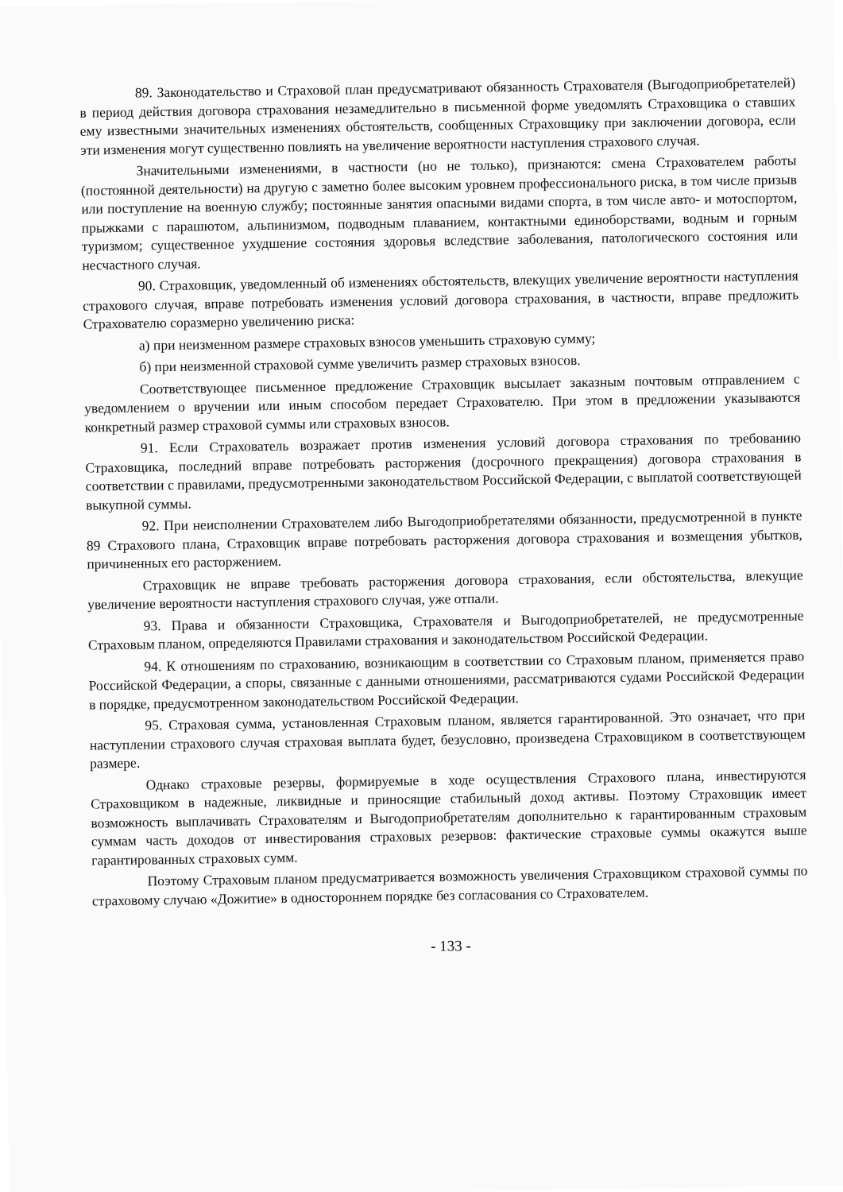89. Законодательство и Страховой план предусматривают обязанность Страхователя (Выгодоприобретателей) в период действия договора страхования незамедлительно в письменной форме уведомлять Страховщика о ставших ему известными значительных изменениях обстоятельств, сообщенных Страховщику при заключении договора, если эти изменения могут существенно повлиять на увеличение вероятности наступления страхового случая.
Значительными изменениями, в частности (но не только), признаются: смена Страхователем работы (постоянной деятельности) на другую с заметно более высоким уровнем профессионального риска, в том числе призыв или поступление на военную службу; постоянные занятия опасными видами спорта, в том числе авто- и мотоспортом, прыжками с парашютом, альпинизмом, подводным плаванием, контактными единоборствами, водным и горным туризмом; существенное ухудшение состояния здоровья вследствие заболевания, патологического состояния или несчастного случая.
90. Страховщик, уведомленный об изменениях обстоятельств, влекущих увеличение вероятности наступления страхового случая, вправе потребовать изменения условий договора страхования, в частности, вправе предложить Страхователю соразмерно увеличению риска:
а) при неизменном размере страховых взносов уменьшить страховую сумму;
б) при неизменной страховой сумме увеличить размер страховых взносов.
Соответствующее письменное предложение Страховщик высылает заказным почтовым отправлением с уведомлением о вручении или иным способом передает Страхователю. При этом в предложении указываются конкретный размер страховой суммы или страховых взносов.
91. Если Страхователь возражает против изменения условий договора страхования по требованию Страховщика, последний вправе потребовать расторжения (досрочного прекращения) договора страхования в соответствии с правилами, предусмотренными законодательством Российской Федерации, с выплатой соответствующей выкупной суммы.
92. При неисполнении Страхователем либо Выгодоприобретателями обязанности, предусмотренной в пункте 89 Страхового плана, Страховщик вправе потребовать расторжения договора страхования и возмещения убытков, причиненных его расторжением.
Страховщик не вправе требовать расторжения договора страхования, если обстоятельства, влекущие увеличение вероятности наступления страхового случая, уже отпали.
93. Права и обязанности Страховщика, Страхователя и Выгодоприобретателей, не предусмотренные Страховым планом, определяются Правилами страхования и законодательством Российской Федерации.
94. К отношениям по страхованию, возникающим в соответствии со Страховым планом, применяется право Российской Федерации, а споры, связанные с данными отношениями, рассматриваются судами Российской Федерации в порядке, предусмотренном законодательством Российской Федерации.
95. Страховая сумма, установленная Страховым планом, является гарантированной. Это означает, что при наступлении страхового случая страховая выплата будет, безусловно, произведена Страховщиком в соответствующем размере.
Однако страховые резервы, формируемые в ходе осуществления Страхового плана, инвестируются Страховщиком в надежные, ликвидные и приносящие стабильный доход активы. Поэтому Страховщик имеет возможность выплачивать Страхователям и Выгодоприобретателям дополнительно к гарантированным страховым суммам часть доходов от инвестирования страховых резервов: фактические страховые суммы окажутся выше гарантированных страховых сумм.
Поэтому Страховым планом предусматривается возможность увеличения Страховщиком страховой суммы по страховому случаю «Дожитие» в одностороннем порядке без согласования со Страхователем.
- 133 -